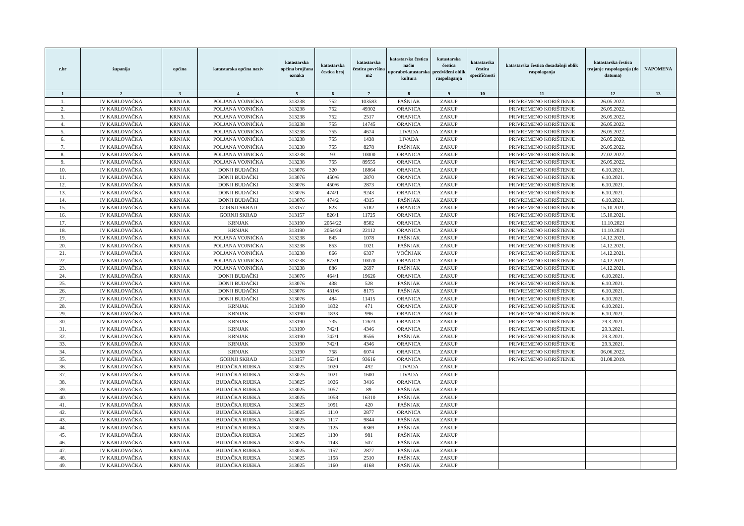| r.br | županija | općina | katastarska općina naziv | katastarska općina brojčana oznaka | katastarska čestica broj | katastarska čestica površina m2 | katastarska čestica način uporabe/katastarska kultura | katastarska čestica predviđeni oblik raspolaganja | katastarska čestica specifičnosti | katastarska čestica dosadašnji oblik raspolaganja | katastarska čestica trajanje raspolaganja (do datuma) | NAPOMENA |
| --- | --- | --- | --- | --- | --- | --- | --- | --- | --- | --- | --- | --- |
| 1 | 2 | 3 | 4 | 5 | 6 | 7 | 8 | 9 | 10 | 11 | 12 | 13 |
| 1. | IV KARLOVAČKA | KRNJAK | POLJANA VOJNIĆKA | 313238 | 752 | 103583 | PAŠNJAK | ZAKUP | | PRIVREMENO KORIŠTENJE | 26.05.2022. | |
| 2. | IV KARLOVAČKA | KRNJAK | POLJANA VOJNIĆKA | 313238 | 752 | 49302 | ORANICA | ZAKUP | | PRIVREMENO KORIŠTENJE | 26.05.2022. | |
| 3. | IV KARLOVAČKA | KRNJAK | POLJANA VOJNIĆKA | 313238 | 752 | 2517 | ORANICA | ZAKUP | | PRIVREMENO KORIŠTENJE | 26.05.2022. | |
| 4. | IV KARLOVAČKA | KRNJAK | POLJANA VOJNIĆKA | 313238 | 755 | 14745 | ORANICA | ZAKUP | | PRIVREMENO KORIŠTENJE | 26.05.2022. | |
| 5. | IV KARLOVAČKA | KRNJAK | POLJANA VOJNIĆKA | 313238 | 755 | 4674 | LIVADA | ZAKUP | | PRIVREMENO KORIŠTENJE | 26.05.2022. | |
| 6. | IV KARLOVAČKA | KRNJAK | POLJANA VOJNIĆKA | 313238 | 755 | 1438 | LIVADA | ZAKUP | | PRIVREMENO KORIŠTENJE | 26.05.2022. | |
| 7. | IV KARLOVAČKA | KRNJAK | POLJANA VOJNIĆKA | 313238 | 755 | 8278 | PAŠNJAK | ZAKUP | | PRIVREMENO KORIŠTENJE | 26.05.2022. | |
| 8. | IV KARLOVAČKA | KRNJAK | POLJANA VOJNIĆKA | 313238 | 93 | 10000 | ORANICA | ZAKUP | | PRIVREMENO KORIŠTENJE | 27.02.2022. | |
| 9. | IV KARLOVAČKA | KRNJAK | POLJANA VOJNIĆKA | 313238 | 755 | 89555 | ORANICA | ZAKUP | | PRIVREMENO KORIŠTENJE | 26.05.2022. | |
| 10. | IV KARLOVAČKA | KRNJAK | DONJI BUDAČKI | 313076 | 320 | 18864 | ORANICA | ZAKUP | | PRIVREMENO KORIŠTENJE | 6.10.2021. | |
| 11. | IV KARLOVAČKA | KRNJAK | DONJI BUDAČKI | 313076 | 450/6 | 2870 | ORANICA | ZAKUP | | PRIVREMENO KORIŠTENJE | 6.10.2021. | |
| 12. | IV KARLOVAČKA | KRNJAK | DONJI BUDAČKI | 313076 | 450/6 | 2873 | ORANICA | ZAKUP | | PRIVREMENO KORIŠTENJE | 6.10.2021. | |
| 13. | IV KARLOVAČKA | KRNJAK | DONJI BUDAČKI | 313076 | 474/1 | 9243 | ORANICA | ZAKUP | | PRIVREMENO KORIŠTENJE | 6.10.2021. | |
| 14. | IV KARLOVAČKA | KRNJAK | DONJI BUDAČKI | 313076 | 474/2 | 4315 | PAŠNJAK | ZAKUP | | PRIVREMENO KORIŠTENJE | 6.10.2021. | |
| 15. | IV KARLOVAČKA | KRNJAK | GORNJI SKRAD | 313157 | 823 | 5182 | ORANICA | ZAKUP | | PRIVREMENO KORIŠTENJE | 15.10.2021. | |
| 16. | IV KARLOVAČKA | KRNJAK | GORNJI SKRAD | 313157 | 826/1 | 11725 | ORANICA | ZAKUP | | PRIVREMENO KORIŠTENJE | 15.10.2021. | |
| 17. | IV KARLOVAČKA | KRNJAK | KRNJAK | 313190 | 2054/22 | 8502 | ORANICA | ZAKUP | | PRIVREMENO KORIŠTENJE | 11.10.2021 | |
| 18. | IV KARLOVAČKA | KRNJAK | KRNJAK | 313190 | 2054/24 | 22112 | ORANICA | ZAKUP | | PRIVREMENO KORIŠTENJE | 11.10.2021 | |
| 19. | IV KARLOVAČKA | KRNJAK | POLJANA VOJNIĆKA | 313238 | 845 | 1078 | PAŠNJAK | ZAKUP | | PRIVREMENO KORIŠTENJE | 14.12.2021. | |
| 20. | IV KARLOVAČKA | KRNJAK | POLJANA VOJNIĆKA | 313238 | 853 | 1021 | PAŠNJAK | ZAKUP | | PRIVREMENO KORIŠTENJE | 14.12.2021. | |
| 21. | IV KARLOVAČKA | KRNJAK | POLJANA VOJNIĆKA | 313238 | 866 | 6337 | VOĆNJAK | ZAKUP | | PRIVREMENO KORIŠTENJE | 14.12.2021. | |
| 22. | IV KARLOVAČKA | KRNJAK | POLJANA VOJNIĆKA | 313238 | 873/1 | 10070 | ORANICA | ZAKUP | | PRIVREMENO KORIŠTENJE | 14.12.2021. | |
| 23. | IV KARLOVAČKA | KRNJAK | POLJANA VOJNIĆKA | 313238 | 886 | 2697 | PAŠNJAK | ZAKUP | | PRIVREMENO KORIŠTENJE | 14.12.2021. | |
| 24. | IV KARLOVAČKA | KRNJAK | DONJI BUDAČKI | 313076 | 464/1 | 19626 | ORANICA | ZAKUP | | PRIVREMENO KORIŠTENJE | 6.10.2021. | |
| 25. | IV KARLOVAČKA | KRNJAK | DONJI BUDAČKI | 313076 | 438 | 528 | PAŠNJAK | ZAKUP | | PRIVREMENO KORIŠTENJE | 6.10.2021. | |
| 26. | IV KARLOVAČKA | KRNJAK | DONJI BUDAČKI | 313076 | 431/6 | 8175 | PAŠNJAK | ZAKUP | | PRIVREMENO KORIŠTENJE | 6.10.2021. | |
| 27. | IV KARLOVAČKA | KRNJAK | DONJI BUDAČKI | 313076 | 484 | 11415 | ORANICA | ZAKUP | | PRIVREMENO KORIŠTENJE | 6.10.2021. | |
| 28. | IV KARLOVAČKA | KRNJAK | KRNJAK | 313190 | 1832 | 471 | ORANICA | ZAKUP | | PRIVREMENO KORIŠTENJE | 6.10.2021. | |
| 29. | IV KARLOVAČKA | KRNJAK | KRNJAK | 313190 | 1833 | 996 | ORANICA | ZAKUP | | PRIVREMENO KORIŠTENJE | 6.10.2021. | |
| 30. | IV KARLOVAČKA | KRNJAK | KRNJAK | 313190 | 735 | 17623 | ORANICA | ZAKUP | | PRIVREMENO KORIŠTENJE | 29.3.2021. | |
| 31. | IV KARLOVAČKA | KRNJAK | KRNJAK | 313190 | 742/1 | 4346 | ORANICA | ZAKUP | | PRIVREMENO KORIŠTENJE | 29.3.2021. | |
| 32. | IV KARLOVAČKA | KRNJAK | KRNJAK | 313190 | 742/1 | 8556 | PAŠNJAK | ZAKUP | | PRIVREMENO KORIŠTENJE | 29.3.2021. | |
| 33. | IV KARLOVAČKA | KRNJAK | KRNJAK | 313190 | 742/1 | 4346 | ORANICA | ZAKUP | | PRIVREMENO KORIŠTENJE | 29.3.2021. | |
| 34. | IV KARLOVAČKA | KRNJAK | KRNJAK | 313190 | 758 | 6074 | ORANICA | ZAKUP | | PRIVREMENO KORIŠTENJE | 06.06.2022. | |
| 35. | IV KARLOVAČKA | KRNJAK | GORNJI SKRAD | 313157 | 563/1 | 93616 | ORANICA | ZAKUP | | PRIVREMENO KORIŠTENJE | 01.08.2019. | |
| 36. | IV KARLOVAČKA | KRNJAK | BUDAČKA RIJEKA | 313025 | 1020 | 492 | LIVADA | ZAKUP | | | | |
| 37. | IV KARLOVAČKA | KRNJAK | BUDAČKA RIJEKA | 313025 | 1021 | 1600 | LIVADA | ZAKUP | | | | |
| 38. | IV KARLOVAČKA | KRNJAK | BUDAČKA RIJEKA | 313025 | 1026 | 3416 | ORANICA | ZAKUP | | | | |
| 39. | IV KARLOVAČKA | KRNJAK | BUDAČKA RIJEKA | 313025 | 1057 | 89 | PAŠNJAK | ZAKUP | | | | |
| 40. | IV KARLOVAČKA | KRNJAK | BUDAČKA RIJEKA | 313025 | 1058 | 16310 | PAŠNJAK | ZAKUP | | | | |
| 41. | IV KARLOVAČKA | KRNJAK | BUDAČKA RIJEKA | 313025 | 1091 | 420 | PAŠNJAK | ZAKUP | | | | |
| 42. | IV KARLOVAČKA | KRNJAK | BUDAČKA RIJEKA | 313025 | 1110 | 2877 | ORANICA | ZAKUP | | | | |
| 43. | IV KARLOVAČKA | KRNJAK | BUDAČKA RIJEKA | 313025 | 1117 | 9844 | PAŠNJAK | ZAKUP | | | | |
| 44. | IV KARLOVAČKA | KRNJAK | BUDAČKA RIJEKA | 313025 | 1125 | 6369 | PAŠNJAK | ZAKUP | | | | |
| 45. | IV KARLOVAČKA | KRNJAK | BUDAČKA RIJEKA | 313025 | 1130 | 981 | PAŠNJAK | ZAKUP | | | | |
| 46. | IV KARLOVAČKA | KRNJAK | BUDAČKA RIJEKA | 313025 | 1143 | 507 | PAŠNJAK | ZAKUP | | | | |
| 47. | IV KARLOVAČKA | KRNJAK | BUDAČKA RIJEKA | 313025 | 1157 | 2877 | PAŠNJAK | ZAKUP | | | | |
| 48. | IV KARLOVAČKA | KRNJAK | BUDAČKA RIJEKA | 313025 | 1158 | 2510 | PAŠNJAK | ZAKUP | | | | |
| 49. | IV KARLOVAČKA | KRNJAK | BUDAČKA RIJEKA | 313025 | 1160 | 4168 | PAŠNJAK | ZAKUP | | | | |